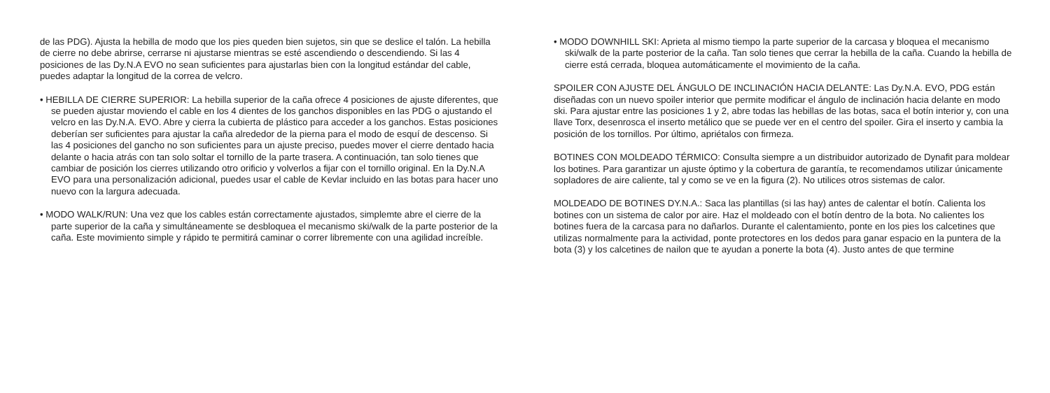de las PDG). Ajusta la hebilla de modo que los pies queden bien sujetos, sin que se deslice el talón. La hebilla de cierre no debe abrirse, cerrarse ni ajustarse mientras se esté ascendiendo o descendiendo. Si las 4 posiciones de las Dy.N.A EVO no sean suficientes para ajustarlas bien con la longitud estándar del cable, puedes adaptar la longitud de la correa de velcro.
• HEBILLA DE CIERRE SUPERIOR: La hebilla superior de la caña ofrece 4 posiciones de ajuste diferentes, que se pueden ajustar moviendo el cable en los 4 dientes de los ganchos disponibles en las PDG o ajustando el velcro en las Dy.N.A. EVO. Abre y cierra la cubierta de plástico para acceder a los ganchos. Estas posiciones deberían ser suficientes para ajustar la caña alrededor de la pierna para el modo de esquí de descenso. Si las 4 posiciones del gancho no son suficientes para un ajuste preciso, puedes mover el cierre dentado hacia delante o hacia atrás con tan solo soltar el tornillo de la parte trasera. A continuación, tan solo tienes que cambiar de posición los cierres utilizando otro orificio y volverlos a fijar con el tornillo original. En la Dy.N.A EVO para una personalización adicional, puedes usar el cable de Kevlar incluido en las botas para hacer uno nuevo con la largura adecuada.
• MODO WALK/RUN: Una vez que los cables están correctamente ajustados, simplemte abre el cierre de la parte superior de la caña y simultáneamente se desbloquea el mecanismo ski/walk de la parte posterior de la caña. Este movimiento simple y rápido te permitirá caminar o correr libremente con una agilidad increíble.
• MODO DOWNHILL SKI: Aprieta al mismo tiempo la parte superior de la carcasa y bloquea el mecanismo ski/walk de la parte posterior de la caña. Tan solo tienes que cerrar la hebilla de la caña. Cuando la hebilla de cierre está cerrada, bloquea automáticamente el movimiento de la caña.
SPOILER CON AJUSTE DEL ÁNGULO DE INCLINACIÓN HACIA DELANTE: Las Dy.N.A. EVO, PDG están diseñadas con un nuevo spoiler interior que permite modificar el ángulo de inclinación hacia delante en modo ski. Para ajustar entre las posiciones 1 y 2, abre todas las hebillas de las botas, saca el botín interior y, con una llave Torx, desenrosca el inserto metálico que se puede ver en el centro del spoiler. Gira el inserto y cambia la posición de los tornillos. Por último, apriétalos con firmeza.
BOTINES CON MOLDEADO TÉRMICO: Consulta siempre a un distribuidor autorizado de Dynafit para moldear los botines. Para garantizar un ajuste óptimo y la cobertura de garantía, te recomendamos utilizar únicamente sopladores de aire caliente, tal y como se ve en la figura (2). No utilices otros sistemas de calor.
MOLDEADO DE BOTINES DY.N.A.: Saca las plantillas (si las hay) antes de calentar el botín. Calienta los botines con un sistema de calor por aire. Haz el moldeado con el botín dentro de la bota. No calientes los botines fuera de la carcasa para no dañarlos. Durante el calentamiento, ponte en los pies los calcetines que utilizas normalmente para la actividad, ponte protectores en los dedos para ganar espacio en la puntera de la bota (3) y los calcetines de nailon que te ayudan a ponerte la bota (4). Justo antes de que termine